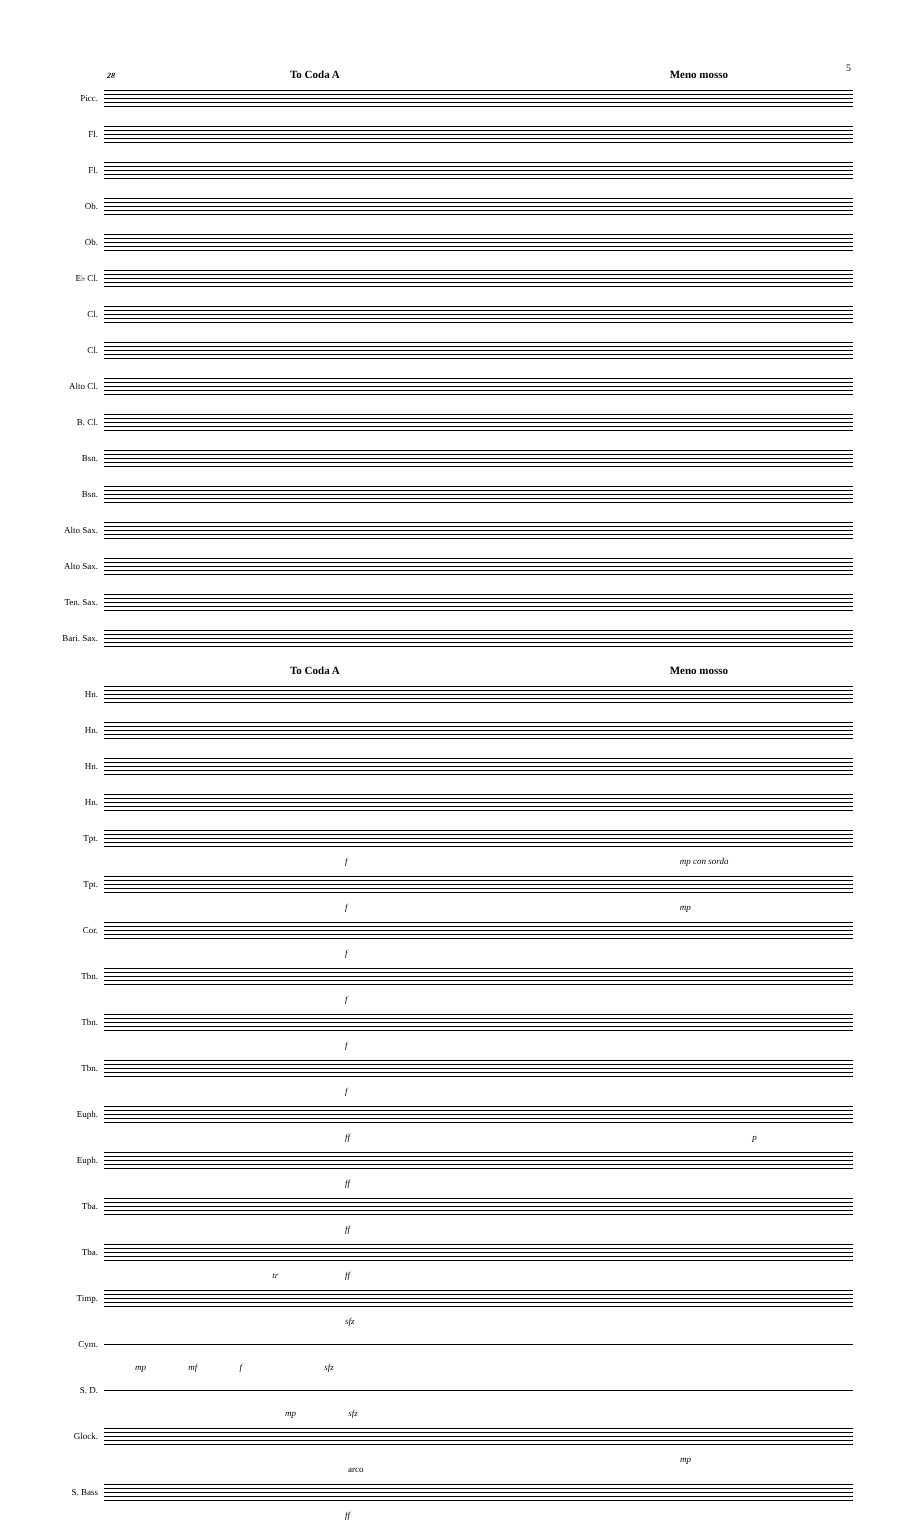5
28 To Coda A Meno mosso
Picc.
Fl.
Fl.
Ob.
Ob.
E♭ Cl.
Cl.
Cl.
Alto Cl.
B. Cl.
Bsn.
Bsn.
Alto Sax.
Alto Sax.
Ten. Sax.
Bari. Sax.
To Coda A Meno mosso
Hn.
Hn.
Hn.
Hn.
Tpt.
f mp con sorda
Tpt.
f mp
Cor.
f
Tbn.
f
Tbn.
f
Tbn.
f
Euph.
ff p
Euph.
ff
Tba.
ff
Tba.
ff tr
Timp.
sfz
Cym.
mp mf f sfz
S. D.
mp sfz
Glock.
mp
arco
S. Bass
ff